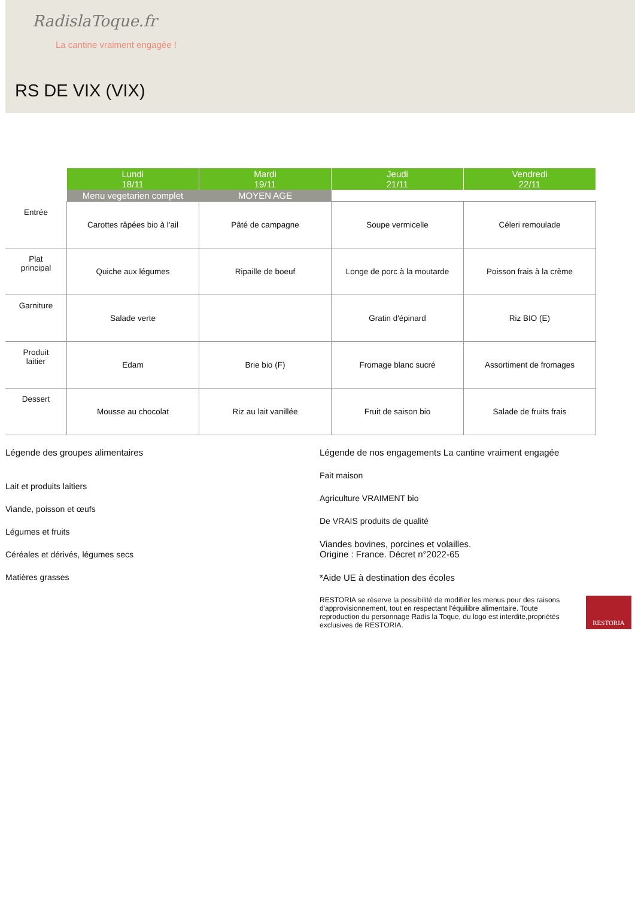RadislaToque.fr
La cantine vraiment engagée !
RS DE VIX (VIX)
| | Lundi 18/11 | Mardi 19/11 | Jeudi 21/11 | Vendredi 22/11 |
| --- | --- | --- | --- | --- |
| | Menu vegetarien complet | MOYEN AGE | | |
| Entrée | Carottes râpées bio à l'ail | Pâté de campagne | Soupe vermicelle | Céleri remoulade |
| Plat principal | Quiche aux légumes | Ripaille de boeuf | Longe de porc à la moutarde | Poisson frais à la crème |
| Garniture | Salade verte | | Gratin d'épinard | Riz BIO (E) |
| Produit laitier | Edam | Brie bio (F) | Fromage blanc sucré | Assortiment de fromages |
| Dessert | Mousse au chocolat | Riz au lait vanillée | Fruit de saison bio | Salade de fruits frais |
Légende des groupes alimentaires
Lait et produits laitiers
Viande, poisson et œufs
Légumes et fruits
Céréales et dérivés, légumes secs
Matières grasses
Légende de nos engagements La cantine vraiment engagée
Fait maison
Agriculture VRAIMENT bio
De VRAIS produits de qualité
Viandes bovines, porcines et volailles.
Origine : France. Décret n°2022-65
*Aide UE à destination des écoles
RESTORIA se réserve la possibilité de modifier les menus pour des raisons d'approvisionnement, tout en respectant l'équilibre alimentaire. Toute reproduction du personnage Radis la Toque, du logo est interdite,propriétés exclusives de RESTORIA.
RESTORIA